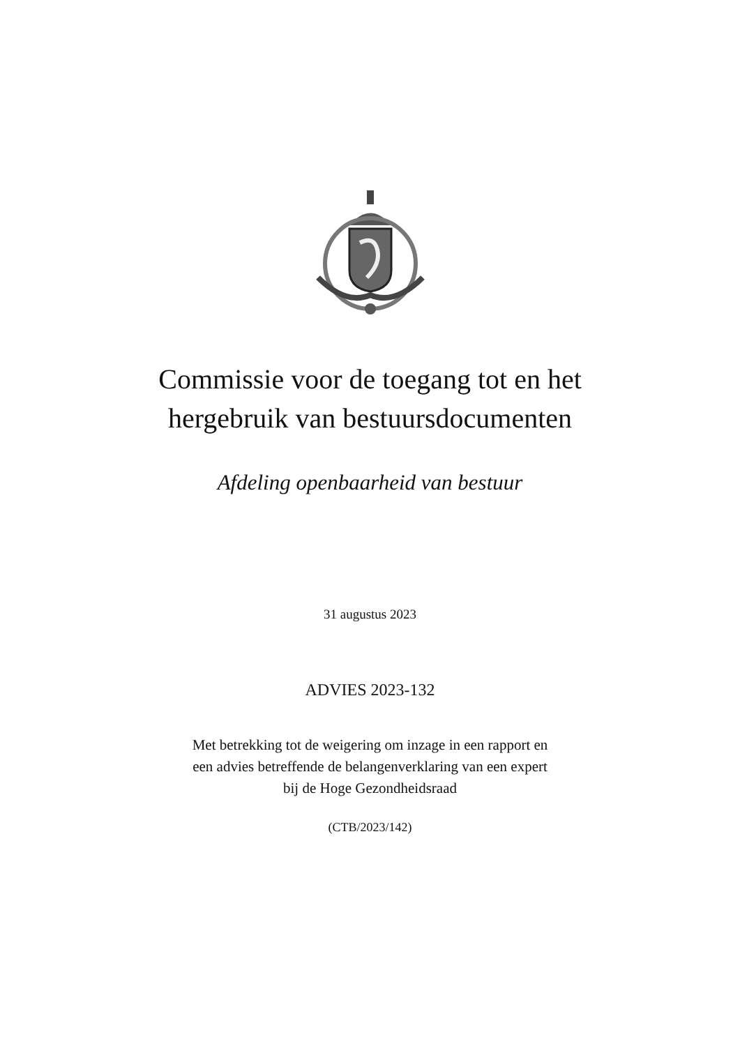Commissie voor de toegang tot en het
hergebruik van bestuursdocumenten
Afdeling openbaarheid van bestuur
31 augustus 2023
ADVIES 2023-132
Met betrekking tot de weigering om inzage in een rapport en
een advies betreffende de belangenverklaring van een expert
bij de Hoge Gezondheidsraad
(CTB/2023/142)